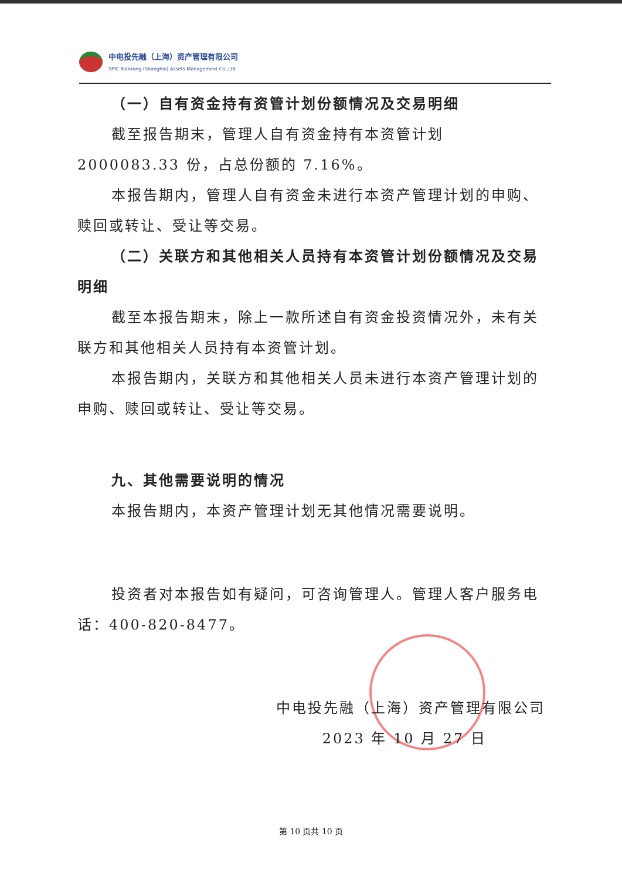中电投先融（上海）资产管理有限公司 SPIC Xianrong (Shanghai) Assets Management Co.,Ltd
（一）自有资金持有资管计划份额情况及交易明细
截至报告期末，管理人自有资金持有本资管计划 2000083.33 份，占总份额的 7.16%。
本报告期内，管理人自有资金未进行本资产管理计划的申购、赎回或转让、受让等交易。
（二）关联方和其他相关人员持有本资管计划份额情况及交易明细
截至本报告期末，除上一款所述自有资金投资情况外，未有关联方和其他相关人员持有本资管计划。
本报告期内，关联方和其他相关人员未进行本资产管理计划的申购、赎回或转让、受让等交易。
九、其他需要说明的情况
本报告期内，本资产管理计划无其他情况需要说明。
投资者对本报告如有疑问，可咨询管理人。管理人客户服务电话：400-820-8477。
中电投先融（上海）资产管理有限公司
2023 年 10 月 27 日
第 10 页共 10 页